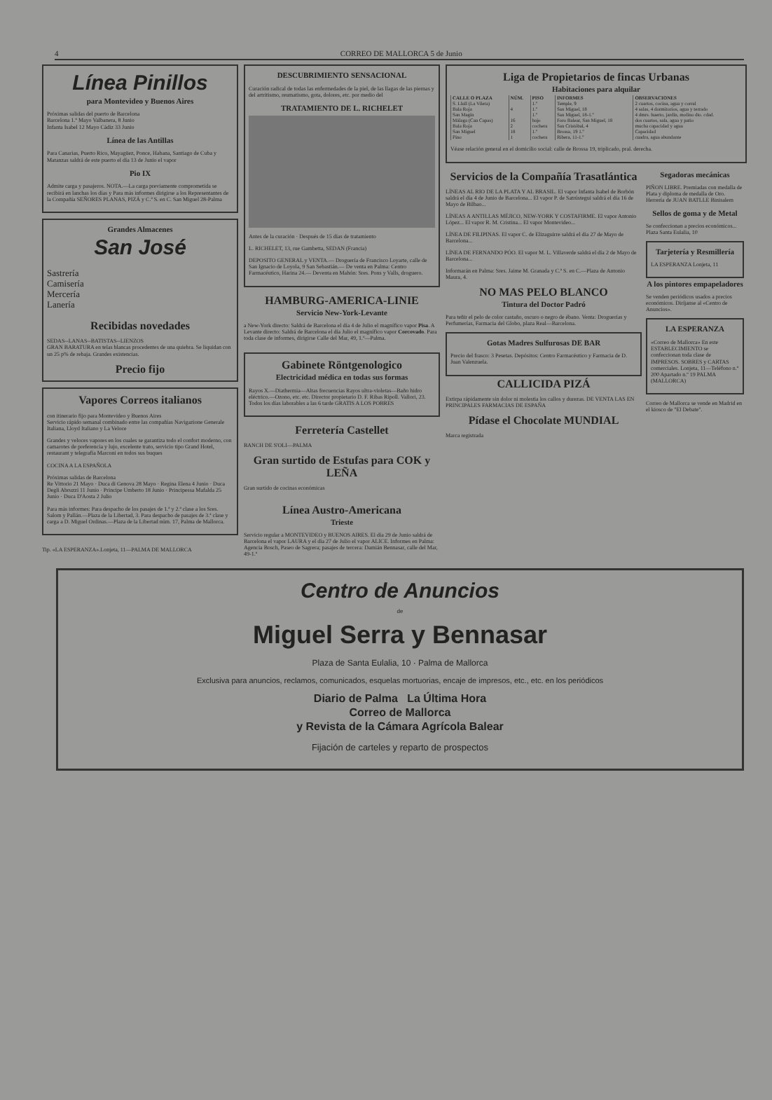4 CORREO DE MALLORCA 5 de Junio
Línea Pinillos
para Montevideo y Buenos Aires
Próximas salidas del puerto de Barcelona
Barcelona 1.º Mayo Valbanera, 8 Junio
Infanta Isabel 12 Mayo Cádiz 33 Junio
Línea de las Antillas
Para Canarias, Puerto Rico, Mayagüez, Ponce, Habana, Santiago de Cuba y Matanzas saldrá de este puerto el día 13 de Junio el vapor
Pio IX
Admite carga y pasajeros. NOTA.—La carga previamente comprometida se recibirá en lanchas los días y Para más informes dirigirse a los Representantes de la Compañía SEÑORES PLANAS, PIZÁ y C.ª S. en C. San Miguel 28-Palma
Grandes Almacenes
San José
Sastrería
Camisería
Mercería
Lanería
Recibidas novedades
SEDAS--LANAS--BATISTAS--LIENZOS
GRAN BARATURA en telas blancas procedentes de una quiebra. Se liquidan con un 25 p% de rebaja. Grandes existencias.
Precio fijo
Vapores Correos italianos
con itinerario fijo para Montevideo y Buenos Aires
Servicio rápido semanal combinado entre las compañías Navigazione Generale Italiana, Lloyd Italiano y La Veloce
Grandes y veloces vapores en los cuales se garantiza todo el confort moderno, con camarotes de preferencia y lujo, excelente trato, servicio tipo Grand Hotel, restaurant y telegrafía Marconi en todos sus buques
COCINA A LA ESPAÑOLA
Próximas salidas de Barcelona
Re Vittorio 21 Mayo · Duca di Genova 28 Mayo · Regina Elena 4 Junio · Duca Degli Abruzzi 11 Junio · Principe Umberto 18 Junio · Principessa Mafalda 25 Junio · Duca D'Aosta 2 Julio
Para más informes: Para despacho de los pasajes de 1.ª y 2.ª clase a los Sres. Salom y Pallán.—Plaza de la Libertad, 3. Para despacho de pasajes de 3.ª clase y carga a D. Miguel Ordinas.—Plaza de la Libertad núm. 17, Palma de Mallorca.
Tip. «LA ESPERANZA».Lonjeta, 11—PALMA DE MALLORCA
DESCUBRIMIENTO SENSACIONAL
Curación radical de todas las enfermedades de la piel, de las llagas de las piernas y del artritismo, reumatismo, gota, dolores, etc. por medio del
TRATAMIENTO DE L. RICHELET
Antes de la curación · Después de 15 días de tratamiento
L. RICHELET, 13, rue Gambetta, SEDAN (Francia)
DEPOSITO GENERAL y VENTA.— Droguería de Francisco Loyarte, calle de San Ignacio de Loyola, 9 San Sebastián.— De venta en Palma: Centro Farmacéutico, Harina 24.— Deventa en Mahón: Sres. Pons y Valls, droguero.
HAMBURG-AMERICA-LINIE
Servicio New-York-Levante
a New-York directo: Saldrá de Barcelona el día 4 de Julio el magnífico vapor Pisa. A Levante directo: Saldrá de Barcelona el día Julio el magnífico vapor Corcovado. Para toda clase de informes, dirigirse Calle del Mar, 49, 1.º—Palma.
Gabinete Röntgenologico
Electricidad médica en todas sus formas
Rayos X.—Diathermia—Altas frecuencias Rayos ultra-violetas—Baño hidro eléctrico.—Ozono, etc. etc. Director propietario D. F. Ribas Ripoll. Vallori, 23. Todos los días laborables a las 6 tarde GRATIS A LOS POBRES
Ferretería Castellet
BANCH DE S'OLI—PALMA
Gran surtido de Estufas para COK y LEÑA
Gran surtido de cocinas económicas
Línea Austro-Americana
Trieste
Servicio regular a MONTEVIDEO y BUENOS AIRES. El día 29 de Junio saldrá de Barcelona el vapor LAURA y el día 27 de Julio el vapor ALICE. Informes en Palma: Agencia Bosch, Paseo de Sagrera; pasajes de tercera: Damián Bennasar, calle del Mar, 49-1.º
Liga de Propietarios de fincas Urbanas
Habitaciones para alquilar
| CALLE O PLAZA | NÚM. | PISO | INFORMES | OBSERVACIONES |
| --- | --- | --- | --- | --- |
| S. Llull (La Vileta) | | 1.º | Temple, 9 | 2 cuartos, cocina, agua y corral |
| Bala Roja | 4 | 1.º | San Miguel, 18 | 4 salas, 4 dormitorios, agua y terrado |
| San Magín | | 1.º | San Miguel, 18-1.º | 4 dmrs. huerto, jardín, molino dto. cdad. |
| Málaga (Can Capas) | 16 | bajo | Foro Balear, San Miguel, 18 | dos cuartos, sala, agua y patio |
| Bala Roja | 2 | cochera | San Cristóbal, 4 | mucha capacidad y agua |
| San Miguel | 18 | 1.º | Brossa, 19 1.º | Capacidad |
| Pino | 1 | cochera | Ribera, 11-1.º | cuadra, agua abundante |
Véase relación general en el domicilio social: calle de Brossa 19, triplicado, pral. derecha.
Servicios de la Compañía Trasatlántica
LÍNEAS AL RIO DE LA PLATA Y AL BRASIL. El vapor Infanta Isabel de Borbón saldrá el día 4 de Junio de Barcelona... El vapor P. de Satrústegui saldrá el día 16 de Mayo de Bilbao...
LÍNEAS A ANTILLAS MÉJICO, NEW-YORK Y COSTAFIRME. El vapor Antonio López... El vapor R. M. Cristina... El vapor Montevideo...
LÍNEA DE FILIPINAS. El vapor C. de Elizaguirre saldrá el día 27 de Mayo de Barcelona...
LÍNEA DE FERNANDO PÓO. El vapor M. L. Villaverde saldrá el día 2 de Mayo de Barcelona...
Informarán en Palma: Sres. Jaime M. Granada y C.ª S. en C.—Plaza de Antonio Maura, 4.
NO MAS PELO BLANCO
Tintura del Doctor Padró
Para teñir el pelo de color castaño, oscuro o negro de ébano. Venta: Droguerías y Perfumerías, Farmacia del Globo, plaza Real—Barcelona.
Gotas Madres Sulfurosas DE BAR
Precio del frasco: 3 Pesetas. Depósitos: Centro Farmacéutico y Farmacia de D. Juan Valenzuela.
CALLICIDA PIZÁ
Extirpa rápidamente sin dolor ni molestia los callos y durezas. DE VENTA LAS EN PRINCIPALES FARMACIAS DE ESPAÑA
Pídase el Chocolate MUNDIAL
Marca registrada
Segadoras mecánicas
PIÑON LIBRE. Premiadas con medalla de Plata y diploma de medalla de Oro. Herrería de JUAN BATLLE Binisalem
Sellos de goma y de Metal
Se confeccionan a precios económicos... Plaza Santa Eulalia, 10
Tarjetería y Resmillería
LA ESPERANZA Lonjeta, 11
A los pintores empapeladores
Se venden periódicos usados a precios económicos. Diríjanse al «Centro de Anuncios».
LA ESPERANZA
«Correo de Mallorca» En este ESTABLECIMIENTO se confeccionan toda clase de IMPRESOS. SOBRES y CARTAS comerciales. Lonjeta, 11—Teléfono n.º 200 Apartado n.º 19 PALMA (MALLORCA)
Correo de Mallorca se vende en Madrid en el kiosco de "El Debate".
Centro de Anuncios
de
Miguel Serra y Bennasar
Plaza de Santa Eulalia, 10 · Palma de Mallorca
Exclusiva para anuncios, reclamos, comunicados, esquelas mortuorias, encaje de impresos, etc., etc. en los periódicos
Diario de Palma La Última Hora
Correo de Mallorca
y Revista de la Cámara Agrícola Balear
Fijación de carteles y reparto de prospectos